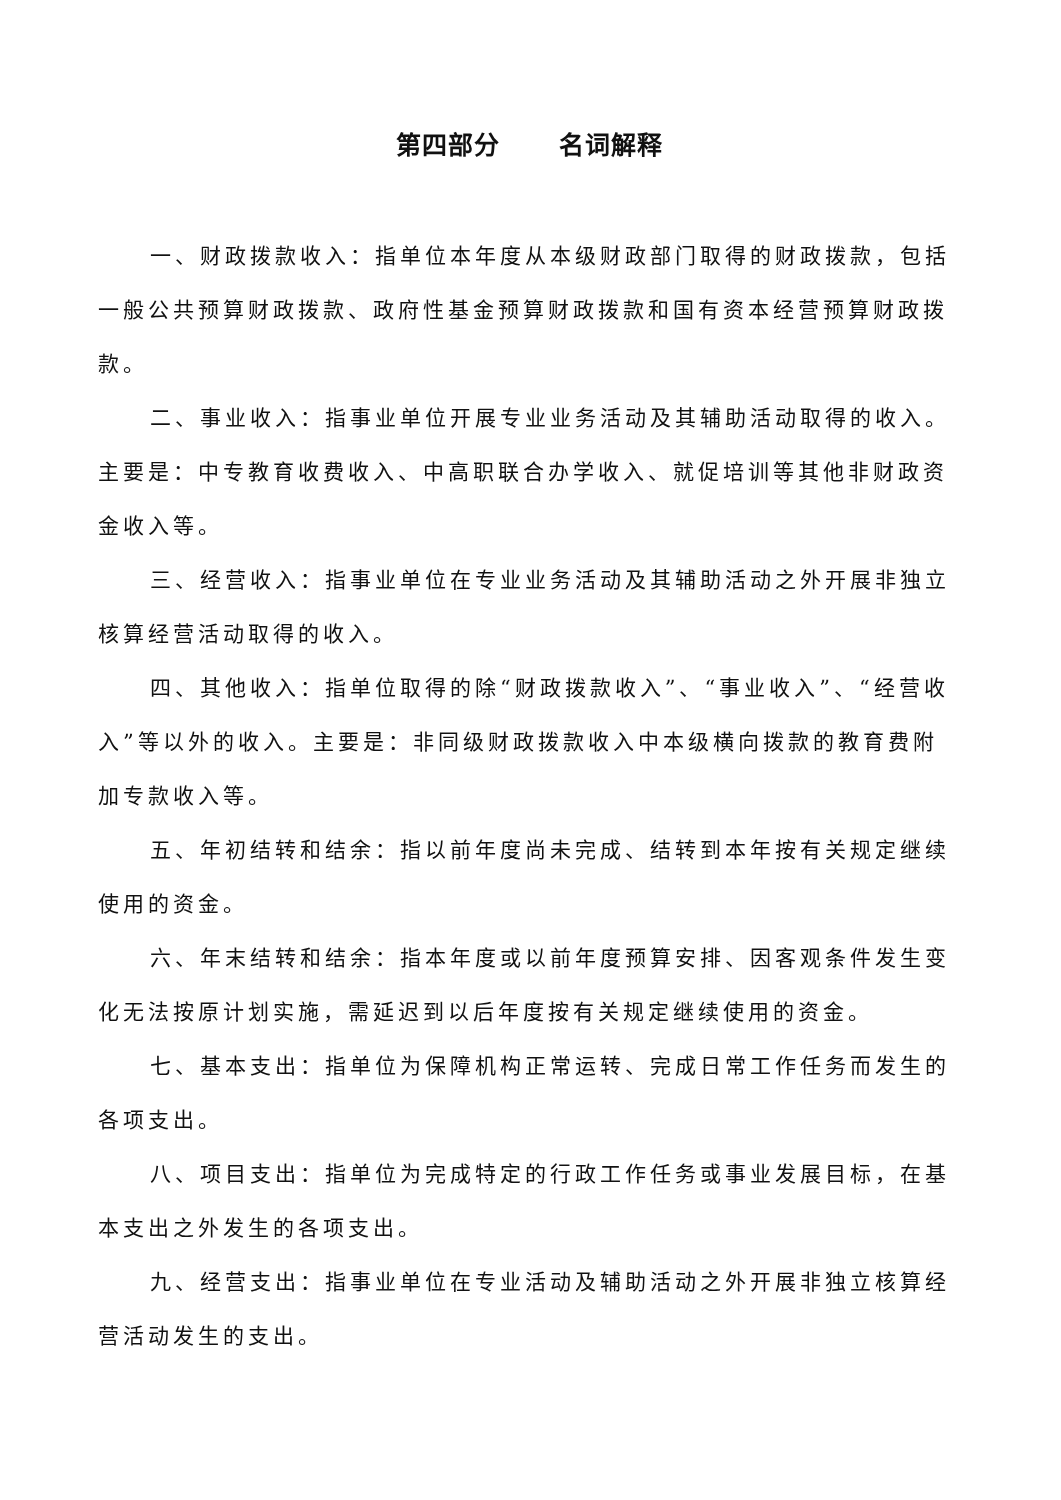第四部分 名词解释
一、财政拨款收入：指单位本年度从本级财政部门取得的财政拨款，包括一般公共预算财政拨款、政府性基金预算财政拨款和国有资本经营预算财政拨款。
二、事业收入：指事业单位开展专业业务活动及其辅助活动取得的收入。主要是：中专教育收费收入、中高职联合办学收入、就促培训等其他非财政资金收入等。
三、经营收入：指事业单位在专业业务活动及其辅助活动之外开展非独立核算经营活动取得的收入。
四、其他收入：指单位取得的除“财政拨款收入”、“事业收入”、“经营收入”等以外的收入。主要是：非同级财政拨款收入中本级横向拨款的教育费附加专款收入等。
五、年初结转和结余：指以前年度尚未完成、结转到本年按有关规定继续使用的资金。
六、年末结转和结余：指本年度或以前年度预算安排、因客观条件发生变化无法按原计划实施，需延迟到以后年度按有关规定继续使用的资金。
七、基本支出：指单位为保障机构正常运转、完成日常工作任务而发生的各项支出。
八、项目支出：指单位为完成特定的行政工作任务或事业发展目标，在基本支出之外发生的各项支出。
九、经营支出：指事业单位在专业活动及辅助活动之外开展非独立核算经营活动发生的支出。